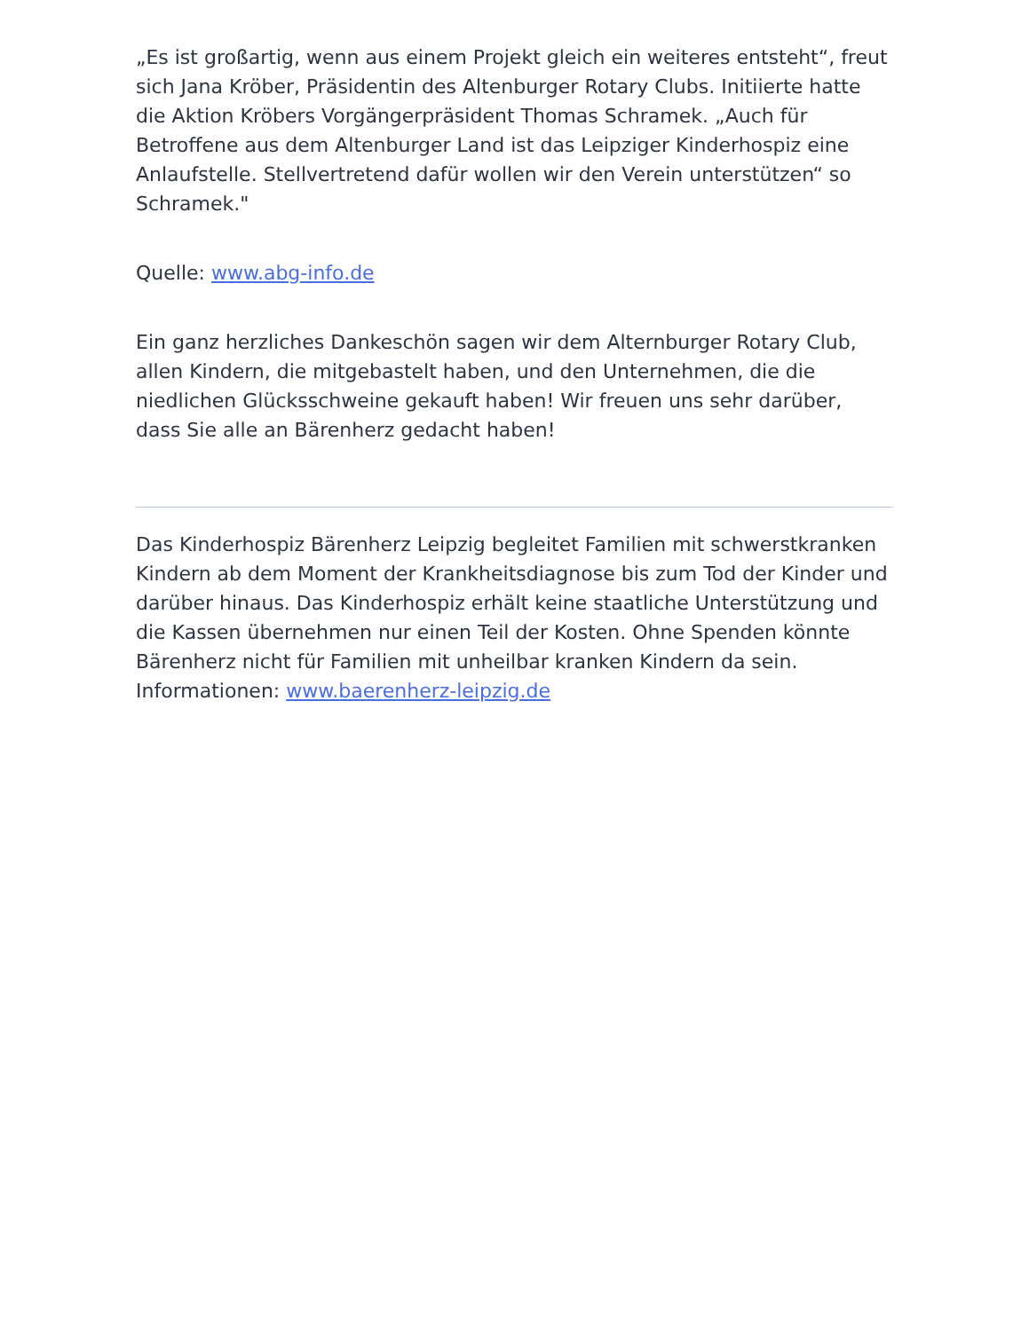„Es ist großartig, wenn aus einem Projekt gleich ein weiteres entsteht“, freut sich Jana Kröber, Präsidentin des Altenburger Rotary Clubs. Initiierte hatte die Aktion Kröbers Vorgängerpräsident Thomas Schramek. „Auch für Betroffene aus dem Altenburger Land ist das Leipziger Kinderhospiz eine Anlaufstelle. Stellvertretend dafür wollen wir den Verein unterstützen“ so Schramek."
Quelle: www.abg-info.de
Ein ganz herzliches Dankeschön sagen wir dem Alternburger Rotary Club, allen Kindern, die mitgebastelt haben, und den Unternehmen, die die niedlichen Glücksschweine gekauft haben! Wir freuen uns sehr darüber, dass Sie alle an Bärenherz gedacht haben!
Das Kinderhospiz Bärenherz Leipzig begleitet Familien mit schwerstkranken Kindern ab dem Moment der Krankheitsdiagnose bis zum Tod der Kinder und darüber hinaus. Das Kinderhospiz erhält keine staatliche Unterstützung und die Kassen übernehmen nur einen Teil der Kosten. Ohne Spenden könnte Bärenherz nicht für Familien mit unheilbar kranken Kindern da sein.
Informationen: www.baerenherz-leipzig.de